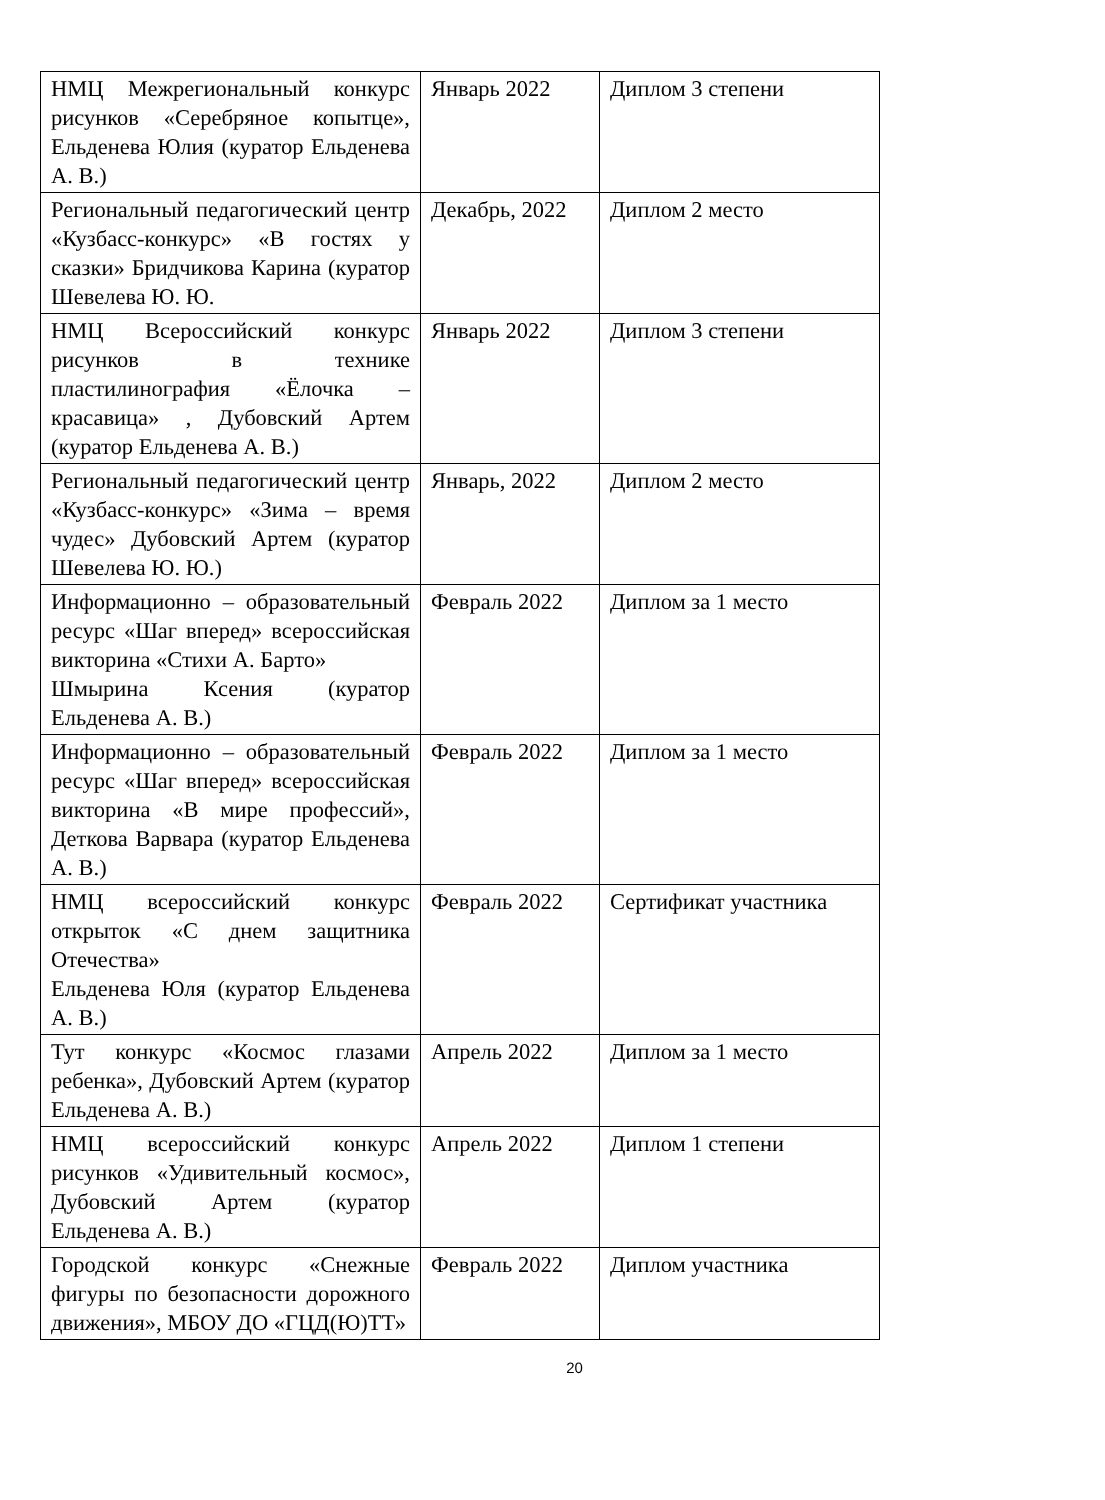| НМЦ Межрегиональный конкурс рисунков «Серебряное копытце», Ельденева Юлия (куратор Ельденева А. В.) | Январь 2022 | Диплом 3 степени |
| Региональный педагогический центр «Кузбасс-конкурс» «В гостях у сказки» Бридчикова Карина (куратор Шевелева Ю. Ю. | Декабрь, 2022 | Диплом 2 место |
| НМЦ Всероссийский конкурс рисунков в технике пластилинография «Ёлочка – красавица» , Дубовский Артем (куратор Ельденева А. В.) | Январь 2022 | Диплом 3 степени |
| Региональный педагогический центр «Кузбасс-конкурс» «Зима – время чудес» Дубовский Артем (куратор Шевелева Ю. Ю.) | Январь, 2022 | Диплом 2 место |
| Информационно – образовательный ресурс «Шаг вперед» всероссийская викторина «Стихи А. Барто» Шмырина Ксения (куратор Ельденева А. В.) | Февраль 2022 | Диплом за 1 место |
| Информационно – образовательный ресурс «Шаг вперед» всероссийская викторина «В мире профессий», Деткова Варвара (куратор Ельденева А. В.) | Февраль 2022 | Диплом за 1 место |
| НМЦ всероссийский конкурс открыток «С днем защитника Отечества» Ельденева Юля (куратор Ельденева А. В.) | Февраль 2022 | Сертификат участника |
| Тут конкурс «Космос глазами ребенка», Дубовский Артем (куратор Ельденева А. В.) | Апрель 2022 | Диплом за 1 место |
| НМЦ всероссийский конкурс рисунков «Удивительный космос», Дубовский Артем (куратор Ельденева А. В.) | Апрель 2022 | Диплом 1 степени |
| Городской конкурс «Снежные фигуры по безопасности дорожного движения», МБОУ ДО «ГЦД(Ю)ТТ» | Февраль 2022 | Диплом участника |
20